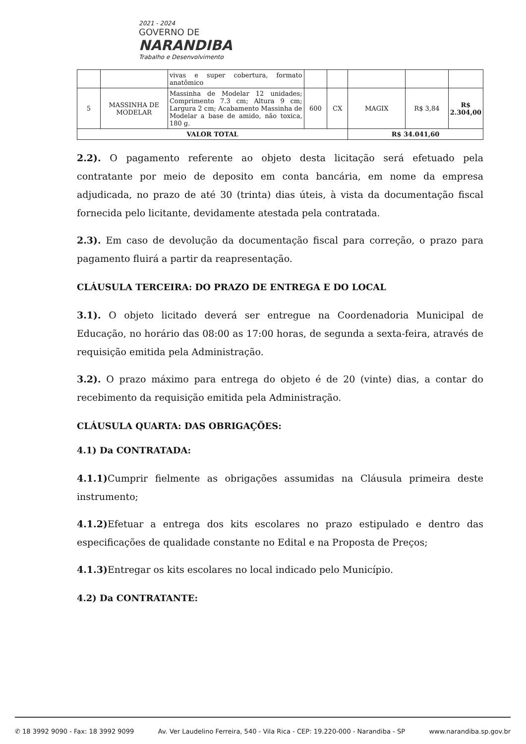2021 - 2024
GOVERNO DE
NARANDIBA
Trabalho e Desenvolvimento
| | | vivas e super cobertura, formato anatômico | | | | | |
| 5 | MASSINHA DE MODELAR | Massinha de Modelar 12 unidades; Comprimento 7.3 cm; Altura 9 cm; Largura 2 cm; Acabamento Massinha de Modelar a base de amido, não toxica, 180 g. | 600 | CX | MAGIX | R$ 3,84 | R$ 2.304,00 |
| VALOR TOTAL | | | | | R$ 34.041,60 | | |
2.2). O pagamento referente ao objeto desta licitação será efetuado pela contratante por meio de deposito em conta bancária, em nome da empresa adjudicada, no prazo de até 30 (trinta) dias úteis, à vista da documentação fiscal fornecida pelo licitante, devidamente atestada pela contratada.
2.3). Em caso de devolução da documentação fiscal para correção, o prazo para pagamento fluirá a partir da reapresentação.
CLÁUSULA TERCEIRA: DO PRAZO DE ENTREGA E DO LOCAL
3.1). O objeto licitado deverá ser entregue na Coordenadoria Municipal de Educação, no horário das 08:00 as 17:00 horas, de segunda a sexta-feira, através de requisição emitida pela Administração.
3.2). O prazo máximo para entrega do objeto é de 20 (vinte) dias, a contar do recebimento da requisição emitida pela Administração.
CLÁUSULA QUARTA: DAS OBRIGAÇÕES:
4.1) Da CONTRATADA:
4.1.1) Cumprir fielmente as obrigações assumidas na Cláusula primeira deste instrumento;
4.1.2) Efetuar a entrega dos kits escolares no prazo estipulado e dentro das especificações de qualidade constante no Edital e na Proposta de Preços;
4.1.3) Entregar os kits escolares no local indicado pelo Município.
4.2) Da CONTRATANTE:
✆ 18 3992 9090 - Fax: 18 3992 9099 Av. Ver Laudelino Ferreira, 540 - Vila Rica - CEP: 19.220-000 - Narandiba - SP www.narandiba.sp.gov.br